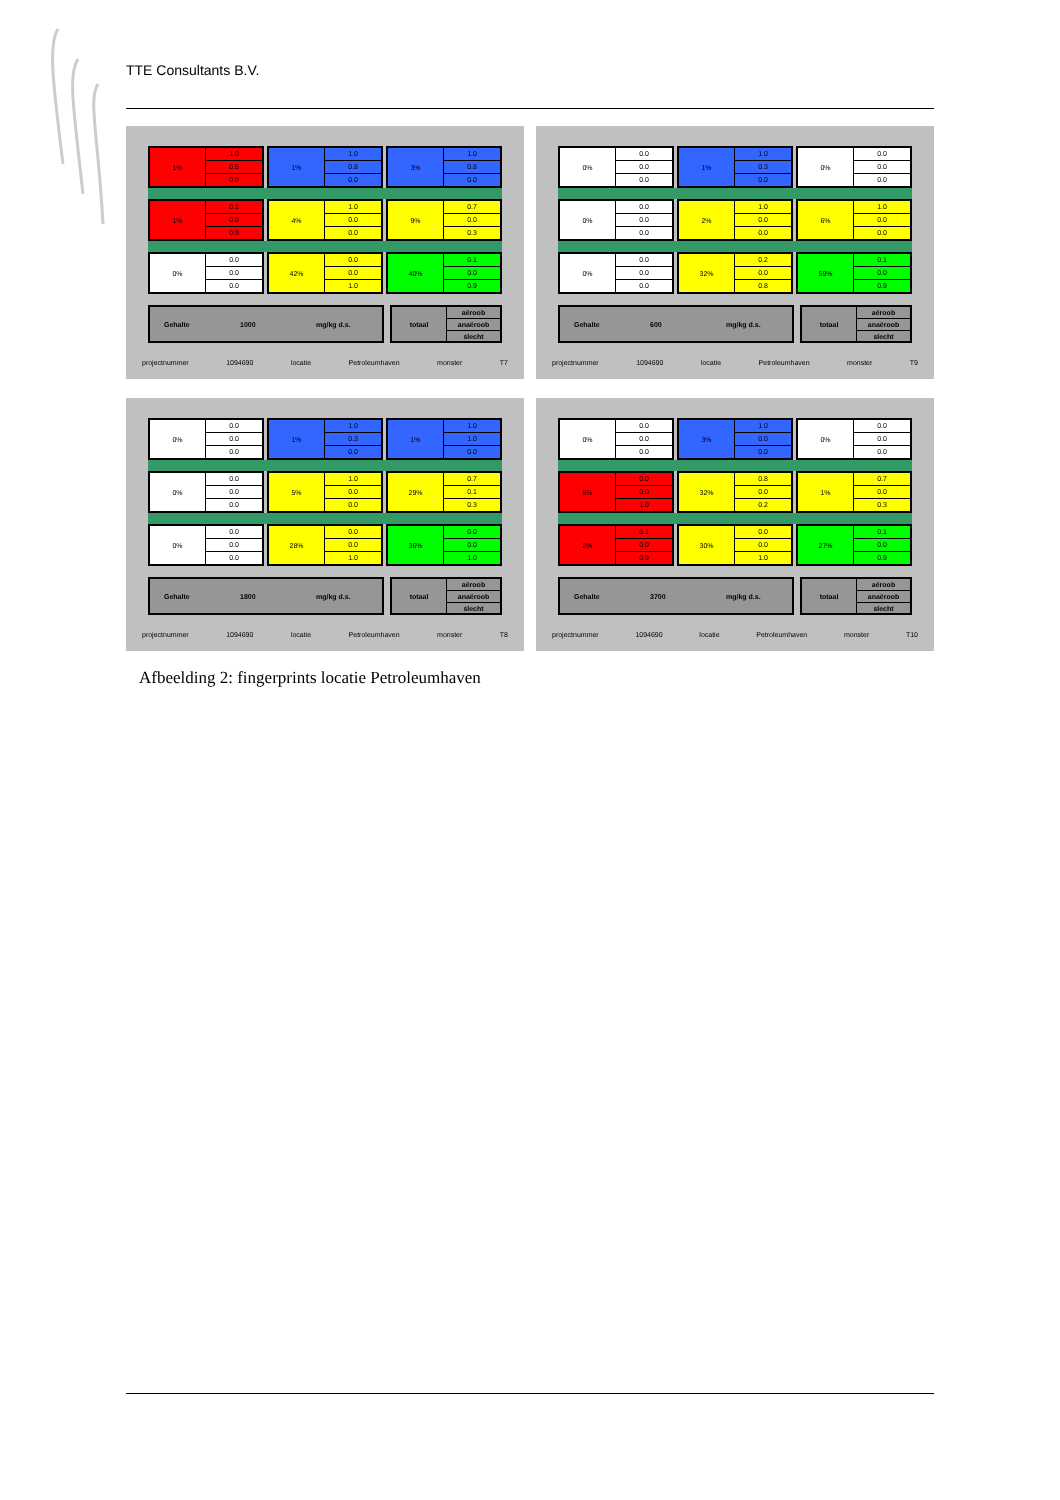TTE Consultants B.V.
1%
1.0
0.5
0.0
1%
1.0
0.8
0.0
3%
1.0
0.8
0.0
1%
0.1
0.0
0.9
4%
1.0
0.0
0.0
9%
0.7
0.0
0.3
0%
0.0
0.0
0.0
42%
0.0
0.0
1.0
40%
0.1
0.0
0.9
Gehalte 1000 mg/kg d.s. totaal
aëroob
anaëroob
slecht
projectnummer 1094690 locatie Petroleumhaven monster T7
0%
0.0
0.0
0.0
1%
1.0
0.3
0.0
0%
0.0
0.0
0.0
0%
0.0
0.0
0.0
2%
1.0
0.0
0.0
6%
1.0
0.0
0.0
0%
0.0
0.0
0.0
32%
0.2
0.0
0.8
59%
0.1
0.0
0.9
Gehalte 600 mg/kg d.s. totaal
aëroob
anaëroob
slecht
projectnummer 1094690 locatie Petroleumhaven monster T9
0%
0.0
0.0
0.0
1%
1.0
0.3
0.0
1%
1.0
1.0
0.0
0%
0.0
0.0
0.0
5%
1.0
0.0
0.0
29%
0.7
0.1
0.3
0%
0.0
0.0
0.0
28%
0.0
0.0
1.0
36%
0.0
0.0
1.0
Gehalte 1800 mg/kg d.s. totaal
aëroob
anaëroob
slecht
projectnummer 1094690 locatie Petroleumhaven monster T8
0%
0.0
0.0
0.0
3%
1.0
0.0
0.0
0%
0.0
0.0
0.0
5%
0.0
0.0
1.0
32%
0.8
0.0
0.2
1%
0.7
0.0
0.3
2%
0.1
0.0
0.9
30%
0.0
0.0
1.0
27%
0.1
0.0
0.9
Gehalte 3700 mg/kg d.s. totaal
aëroob
anaëroob
slecht
projectnummer 1094690 locatie Petroleumhaven monster T10
Afbeelding 2: fingerprints locatie Petroleumhaven